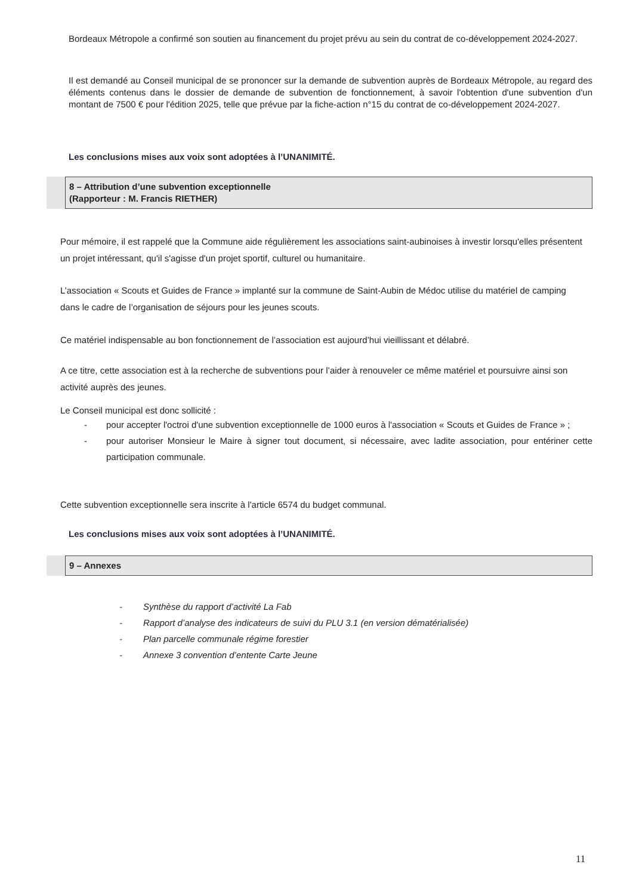Bordeaux Métropole a confirmé son soutien au financement du projet prévu au sein du contrat de co-développement 2024-2027.
Il est demandé au Conseil municipal de se prononcer sur la demande de subvention auprès de Bordeaux Métropole, au regard des éléments contenus dans le dossier de demande de subvention de fonctionnement, à savoir l'obtention d'une subvention d'un montant de 7500 € pour l'édition 2025, telle que prévue par la fiche-action n°15 du contrat de co-développement 2024-2027.
Les conclusions mises aux voix sont adoptées à l’UNANIMITÉ.
8 – Attribution d’une subvention exceptionnelle
(Rapporteur : M. Francis RIETHER)
Pour mémoire, il est rappelé que la Commune aide régulièrement les associations saint-aubinoises à investir lorsqu'elles présentent un projet intéressant, qu'il s'agisse d'un projet sportif, culturel ou humanitaire.
L’association « Scouts et Guides de France » implanté sur la commune de Saint-Aubin de Médoc utilise du matériel de camping dans le cadre de l’organisation de séjours pour les jeunes scouts.
Ce matériel indispensable au bon fonctionnement de l’association est aujourd’hui vieillissant et délabré.
A ce titre, cette association est à la recherche de subventions pour l’aider à renouveler ce même matériel et poursuivre ainsi son activité auprès des jeunes.
Le Conseil municipal est donc sollicité :
- pour accepter l'octroi d'une subvention exceptionnelle de 1000 euros à l'association « Scouts et Guides de France » ;
- pour autoriser Monsieur le Maire à signer tout document, si nécessaire, avec ladite association, pour entériner cette participation communale.
Cette subvention exceptionnelle sera inscrite à l'article 6574 du budget communal.
Les conclusions mises aux voix sont adoptées à l’UNANIMITÉ.
9 – Annexes
- Synthèse du rapport d’activité La Fab
- Rapport d’analyse des indicateurs de suivi du PLU 3.1 (en version dématérialisée)
- Plan parcelle communale régime forestier
- Annexe 3 convention d’entente Carte Jeune
11